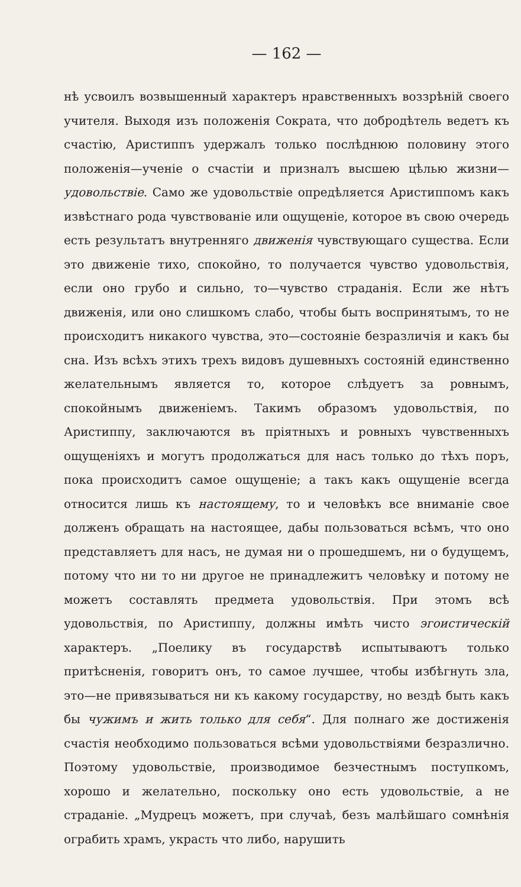— 162 —
нѣ усвоилъ возвышенный характеръ нравственныхъ воззрѣній своего учителя. Выходя изъ положенія Сократа, что добродѣтель ведетъ къ счастію, Аристиппъ удержалъ только послѣднюю половину этого положенія—ученіе о счастіи и призналъ высшею цѣлью жизни—удовольствіе. Само же удовольствіе опредѣляется Аристиппомъ какъ извѣстнаго рода чувствованіе или ощущеніе, которое въ свою очередь есть результатъ внутренняго движенія чувствующаго существа. Если это движеніе тихо, спокойно, то получается чувство удовольствія, если оно грубо и сильно, то—чувство страданія. Если же нѣтъ движенія, или оно слишкомъ слабо, чтобы быть воспринятымъ, то не происходитъ никакого чувства, это—состояніе безразличія и какъ бы сна. Изъ всѣхъ этихъ трехъ видовъ душевныхъ состояній единственно желательнымъ является то, которое слѣдуетъ за ровнымъ, спокойнымъ движеніемъ. Такимъ образомъ удовольствія, по Аристиппу, заключаются въ пріятныхъ и ровныхъ чувственныхъ ощущеніяхъ и могутъ продолжаться для насъ только до тѣхъ поръ, пока происходитъ самое ощущеніе; а такъ какъ ощущеніе всегда относится лишь къ настоящему, то и человѣкъ все вниманіе свое долженъ обращать на настоящее, дабы пользоваться всѣмъ, что оно представляетъ для насъ, не думая ни о прошедшемъ, ни о будущемъ, потому что ни то ни другое не принадлежитъ человѣку и потому не можетъ составлять предмета удовольствія. При этомъ всѣ удовольствія, по Аристиппу, должны имѣть чисто эгоистическій характеръ. „Поелику въ государствѣ испытываютъ только притѣсненія, говоритъ онъ, то самое лучшее, чтобы избѣгнуть зла, это—не привязываться ни къ какому государству, но вездѣ быть какъ бы чужимъ и жить только для себя“. Для полнаго же достиженія счастія необходимо пользоваться всѣми удовольствіями безразлично. Поэтому удовольствіе, производимое безчестнымъ поступкомъ, хорошо и желательно, поскольку оно есть удовольствіе, а не страданіе. „Мудрецъ можетъ, при случаѣ, безъ малѣйшаго сомнѣнія ограбить храмъ, украсть что либо, нарушить